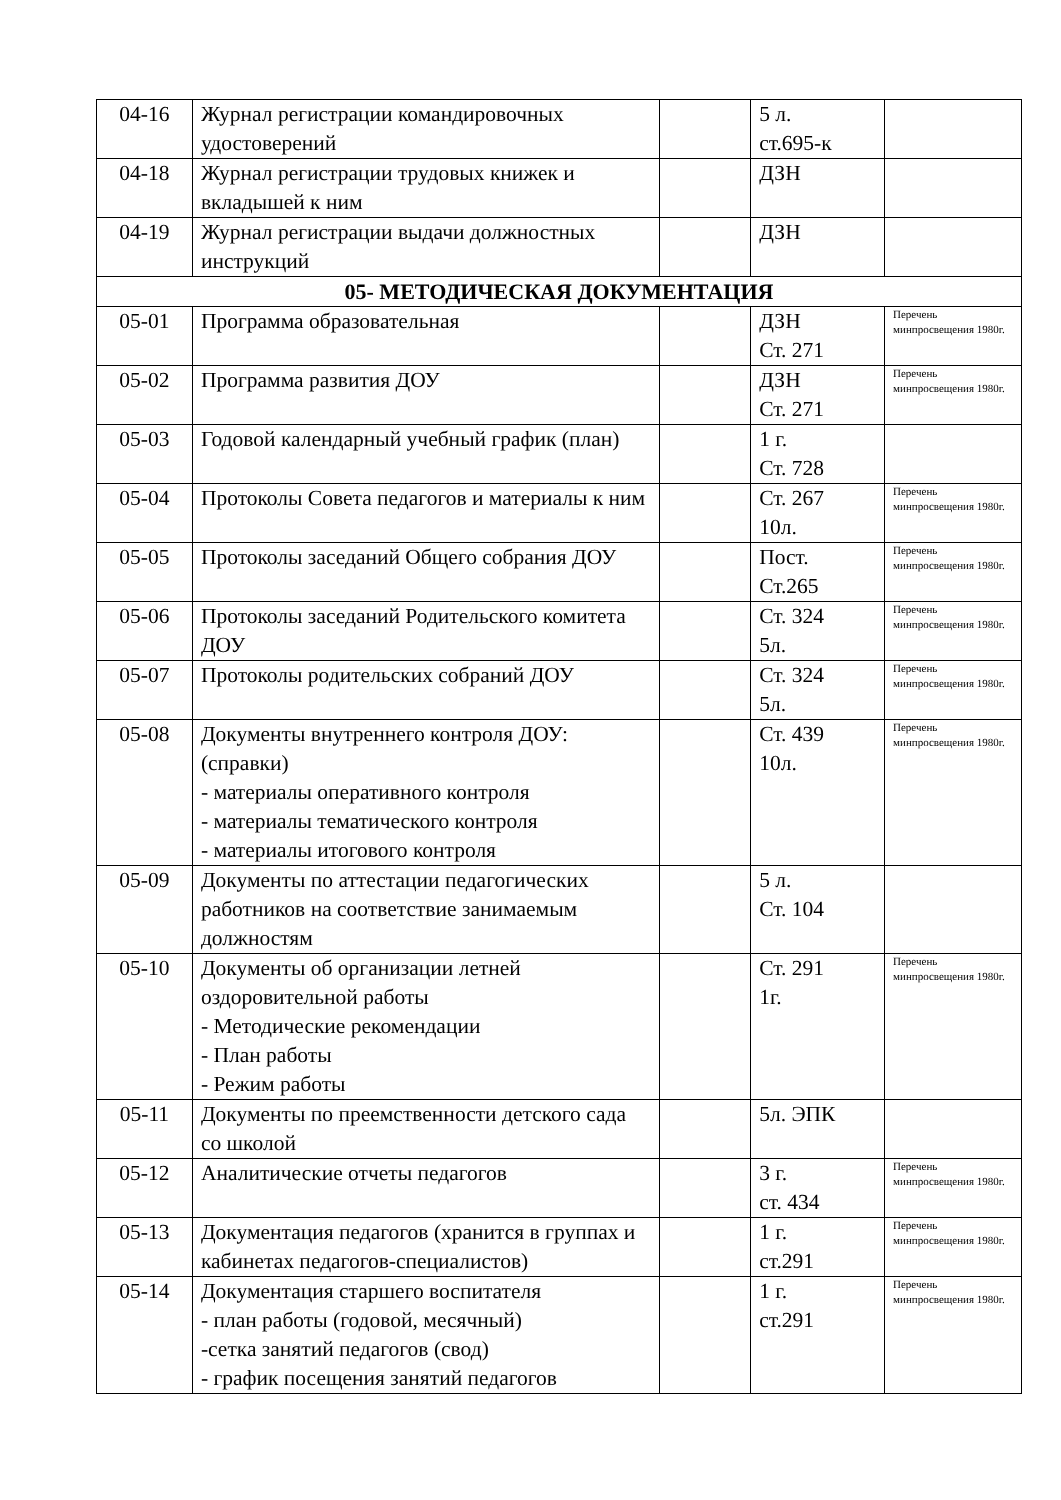| 04-16 | Журнал регистрации командировочных удостоверений | | 5 л. ст.695-к | |
| 04-18 | Журнал регистрации трудовых книжек и вкладышей к ним | | ДЗН | |
| 04-19 | Журнал регистрации выдачи должностных инструкций | | ДЗН | |
| 05- МЕТОДИЧЕСКАЯ ДОКУМЕНТАЦИЯ | | | | |
| 05-01 | Программа образовательная | | ДЗН Ст. 271 | Перечень минпросвещения 1980г. |
| 05-02 | Программа развития ДОУ | | ДЗН Ст. 271 | Перечень минпросвещения 1980г. |
| 05-03 | Годовой календарный учебный график (план) | | 1 г. Ст. 728 | |
| 05-04 | Протоколы Совета педагогов и материалы к ним | | Ст. 267 10л. | Перечень минпросвещения 1980г. |
| 05-05 | Протоколы заседаний Общего собрания ДОУ | | Пост. Ст.265 | Перечень минпросвещения 1980г. |
| 05-06 | Протоколы заседаний Родительского комитета ДОУ | | Ст. 324 5л. | Перечень минпросвещения 1980г. |
| 05-07 | Протоколы родительских собраний ДОУ | | Ст. 324 5л. | Перечень минпросвещения 1980г. |
| 05-08 | Документы внутреннего контроля ДОУ: (справки) - материалы оперативного контроля - материалы тематического контроля - материалы итогового контроля | | Ст. 439 10л. | Перечень минпросвещения 1980г. |
| 05-09 | Документы по аттестации педагогических работников на соответствие занимаемым должностям | | 5 л. Ст. 104 | |
| 05-10 | Документы об организации летней оздоровительной работы - Методические рекомендации - План работы - Режим работы | | Ст. 291 1г. | Перечень минпросвещения 1980г. |
| 05-11 | Документы по преемственности детского сада со школой | | 5л. ЭПК | |
| 05-12 | Аналитические отчеты педагогов | | 3 г. ст. 434 | Перечень минпросвещения 1980г. |
| 05-13 | Документация педагогов (хранится в группах и кабинетах педагогов-специалистов) | | 1 г. ст.291 | Перечень минпросвещения 1980г. |
| 05-14 | Документация старшего воспитателя - план работы (годовой, месячный) -сетка занятий педагогов (свод) - график посещения занятий педагогов | | 1 г. ст.291 | Перечень минпросвещения 1980г. |